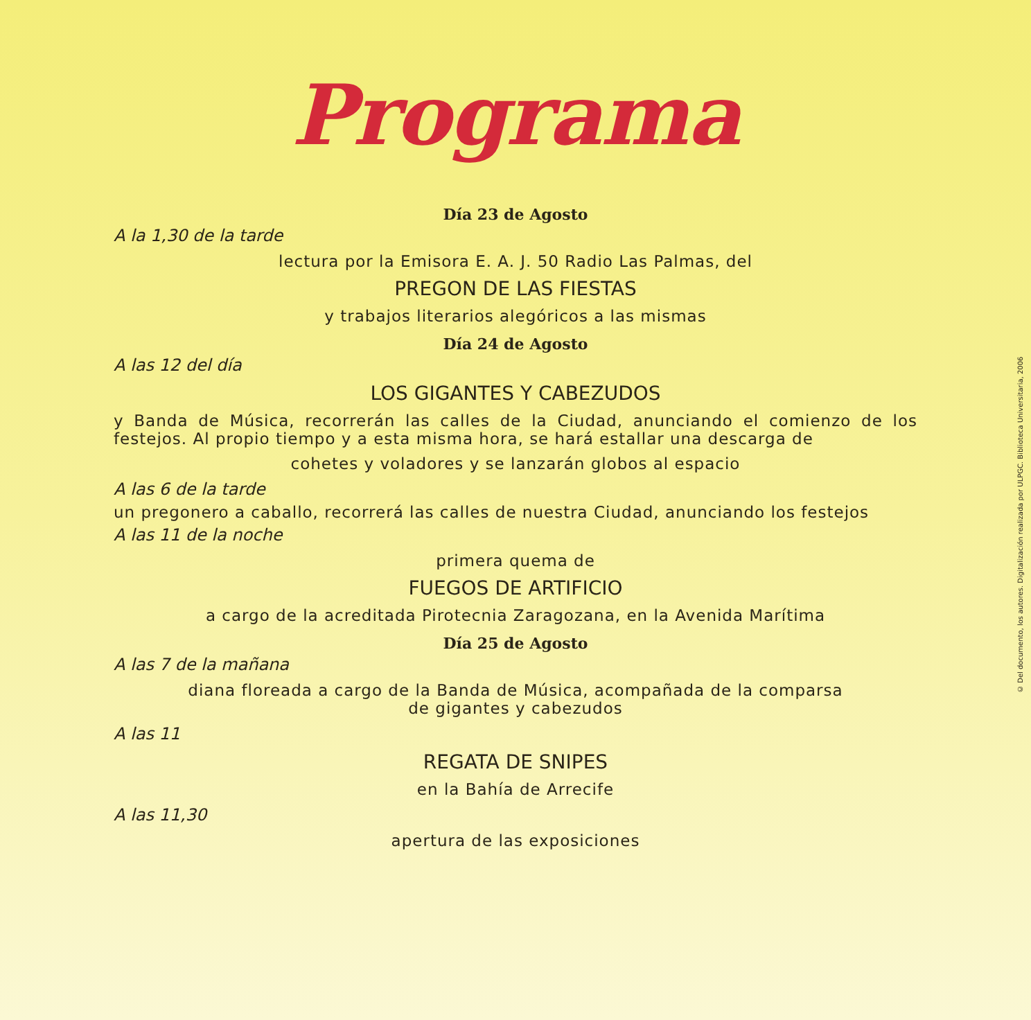Programa
Día 23 de Agosto
A la 1,30 de la tarde
lectura por la Emisora E. A. J. 50 Radio Las Palmas, del
PREGON DE LAS FIESTAS
y trabajos literarios alegóricos a las mismas
Día 24 de Agosto
A las 12 del día
LOS GIGANTES Y CABEZUDOS
y Banda de Música, recorrerán las calles de la Ciudad, anunciando el comienzo de los festejos. Al propio tiempo y a esta misma hora, se hará estallar una descarga de
cohetes y voladores y se lanzarán globos al espacio
A las 6 de la tarde
un pregonero a caballo, recorrerá las calles de nuestra Ciudad, anunciando los festejos
A las 11 de la noche
primera quema de
FUEGOS DE ARTIFICIO
a cargo de la acreditada Pirotecnia Zaragozana, en la Avenida Marítima
Día 25 de Agosto
A las 7 de la mañana
diana floreada a cargo de la Banda de Música, acompañada de la comparsa
de gigantes y cabezudos
A las 11
REGATA DE SNIPES
en la Bahía de Arrecife
A las 11,30
apertura de las exposiciones
© Del documento, los autores. Digitalización realizada por ULPGC. Biblioteca Universitaria, 2006